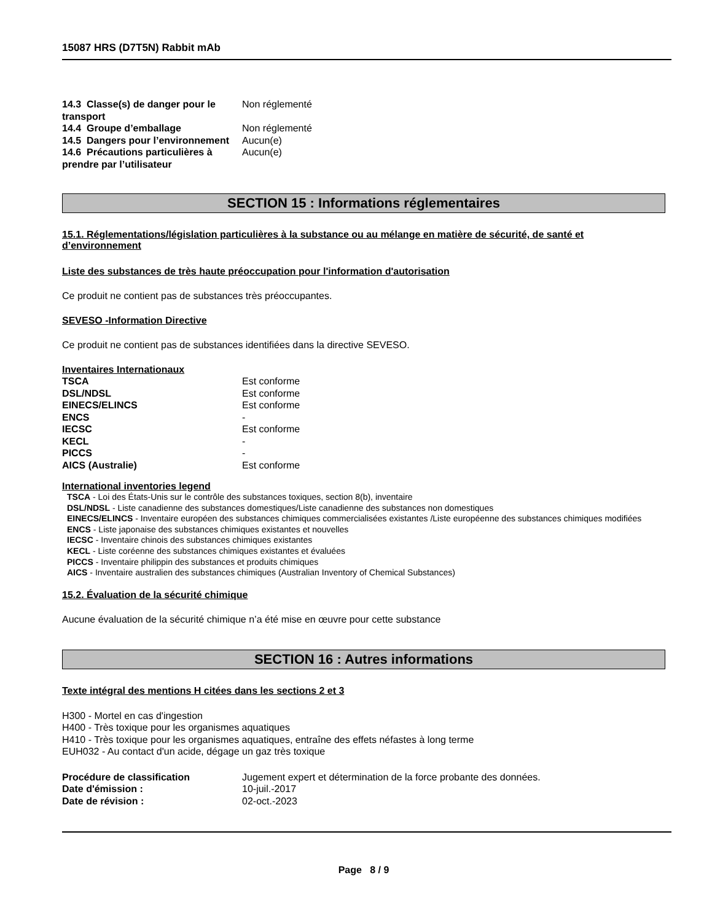15087 HRS (D7T5N) Rabbit mAb
| 14.3 Classe(s) de danger pour le transport | Non réglementé |
| 14.4 Groupe d’emballage | Non réglementé |
| 14.5 Dangers pour l’environnement | Aucun(e) |
| 14.6 Précautions particulières à prendre par l’utilisateur | Aucun(e) |
SECTION 15 : Informations réglementaires
15.1. Réglementations/législation particulières à la substance ou au mélange en matière de sécurité, de santé et d’environnement
Liste des substances de très haute préoccupation pour l'information d'autorisation
Ce produit ne contient pas de substances très préoccupantes.
SEVESO -Information Directive
Ce produit ne contient pas de substances identifiées dans la directive SEVESO.
Inventaires Internationaux
| TSCA | Est conforme |
| DSL/NDSL | Est conforme |
| EINECS/ELINCS | Est conforme |
| ENCS | - |
| IECSC | Est conforme |
| KECL | - |
| PICCS | - |
| AICS (Australie) | Est conforme |
International inventories legend
TSCA - Loi des États-Unis sur le contrôle des substances toxiques, section 8(b), inventaire
DSL/NDSL - Liste canadienne des substances domestiques/Liste canadienne des substances non domestiques
EINECS/ELINCS - Inventaire européen des substances chimiques commercialisées existantes /Liste européenne des substances chimiques modifiées
ENCS - Liste japonaise des substances chimiques existantes et nouvelles
IECSC - Inventaire chinois des substances chimiques existantes
KECL - Liste coréenne des substances chimiques existantes et évaluées
PICCS - Inventaire philippin des substances et produits chimiques
AICS - Inventaire australien des substances chimiques (Australian Inventory of Chemical Substances)
15.2. Évaluation de la sécurité chimique
Aucune évaluation de la sécurité chimique n’a été mise en œuvre pour cette substance
SECTION 16 : Autres informations
Texte intégral des mentions H citées dans les sections 2 et 3
H300 - Mortel en cas d'ingestion
H400 - Très toxique pour les organismes aquatiques
H410 - Très toxique pour les organismes aquatiques, entraîne des effets néfastes à long terme
EUH032 - Au contact d'un acide, dégage un gaz très toxique
| Procédure de classification | Jugement expert et détermination de la force probante des données. |
| Date d'émission : | 10-juil.-2017 |
| Date de révision : | 02-oct.-2023 |
Page 8 / 9